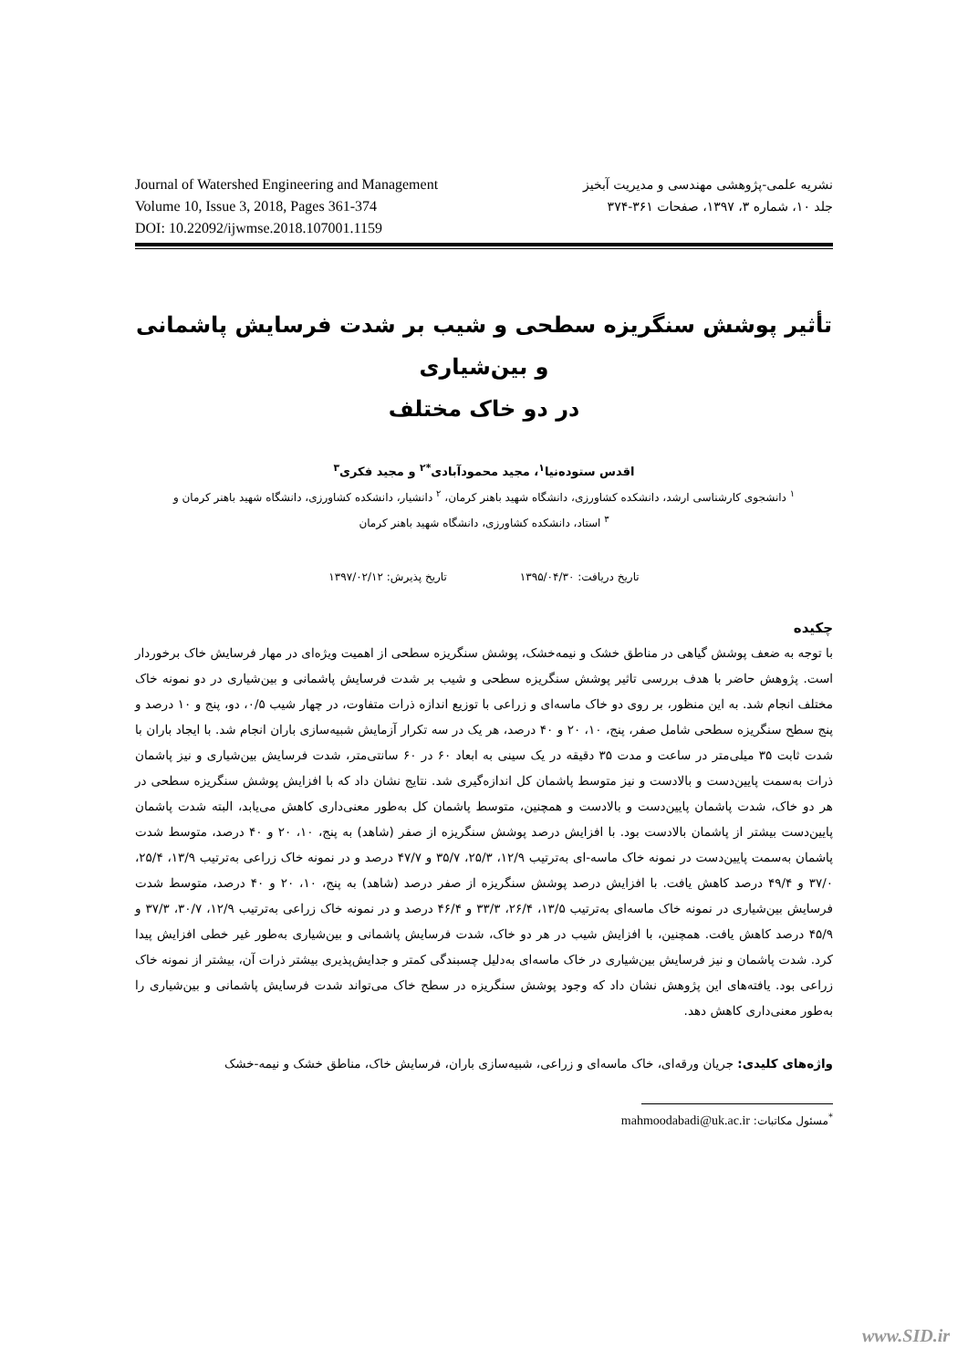Journal of Watershed Engineering and Management
Volume 10, Issue 3, 2018, Pages 361-374
DOI: 10.22092/ijwmse.2018.107001.1159
نشریه علمی-پژوهشی مهندسی و مدیریت آبخیز
جلد ۱۰، شماره ۳، ۱۳۹۷، صفحات ۳۶۱-۳۷۴
تأثیر پوشش سنگریزه سطحی و شیب بر شدت فرسایش پاشمانی و بین‌شیاری
در دو خاک مختلف
اقدس ستوده‌نیا<sup>۱</sup>، مجید محمودآبادی<sup>*۲</sup> و مجید فکری<sup>۳</sup>
<sup>۱</sup> دانشجوی کارشناسی ارشد، دانشکده کشاورزی، دانشگاه شهید باهنر کرمان، <sup>۲</sup> دانشیار، دانشکده کشاورزی، دانشگاه شهید باهنر کرمان و
<sup>۳</sup> استاد، دانشکده کشاورزی، دانشگاه شهید باهنر کرمان
تاریخ دریافت: ۱۳۹۵/۰۴/۳۰ تاریخ پذیرش: ۱۳۹۷/۰۲/۱۲
چکیده
با توجه به ضعف پوشش گیاهی در مناطق خشک و نیمه‌خشک، پوشش سنگریزه سطحی از اهمیت ویژه‌ای در مهار فرسایش خاک برخوردار است. پژوهش حاضر با هدف بررسی تاثیر پوشش سنگریزه سطحی و شیب بر شدت فرسایش پاشمانی و بین‌شیاری در دو نمونه خاک مختلف انجام شد. به این منظور، بر روی دو خاک ماسه‌ای و زراعی با توزیع اندازه ذرات متفاوت، در چهار شیب ۰/۵، دو، پنج و ۱۰ درصد و پنج سطح سنگریزه سطحی شامل صفر، پنج، ۱۰، ۲۰ و ۴۰ درصد، هر یک در سه تکرار آزمایش شبیه‌سازی باران انجام شد. با ایجاد باران با شدت ثابت ۳۵ میلی‌متر در ساعت و مدت ۳۵ دقیقه در یک سینی به ابعاد ۶۰ در ۶۰ سانتی‌متر، شدت فرسایش بین‌شیاری و نیز پاشمان ذرات به‌سمت پایین‌دست و بالادست و نیز متوسط پاشمان کل اندازه‌گیری شد. نتایج نشان داد که با افزایش پوشش سنگریزه سطحی در هر دو خاک، شدت پاشمان پایین‌دست و بالادست و همچنین، متوسط پاشمان کل به‌طور معنی‌داری کاهش می‌یابد، البته شدت پاشمان پایین‌دست بیشتر از پاشمان بالادست بود. با افزایش درصد پوشش سنگریزه از صفر (شاهد) به پنج، ۱۰، ۲۰ و ۴۰ درصد، متوسط شدت پاشمان به‌سمت پایین‌دست در نمونه خاک ماسه-ای به‌ترتیب ۱۲/۹، ۲۵/۳، ۳۵/۷ و ۴۷/۷ درصد و در نمونه خاک زراعی به‌ترتیب ۱۳/۹، ۲۵/۴، ۳۷/۰ و ۴۹/۴ درصد کاهش یافت. با افزایش درصد پوشش سنگریزه از صفر درصد (شاهد) به پنج، ۱۰، ۲۰ و ۴۰ درصد، متوسط شدت فرسایش بین‌شیاری در نمونه خاک ماسه‌ای به‌ترتیب ۱۳/۵، ۲۶/۴، ۳۳/۳ و ۴۶/۴ درصد و در نمونه خاک زراعی به‌ترتیب ۱۲/۹، ۳۰/۷، ۳۷/۳ و ۴۵/۹ درصد کاهش یافت. همچنین، با افزایش شیب در هر دو خاک، شدت فرسایش پاشمانی و بین‌شیاری به‌طور غیر خطی افزایش پیدا کرد. شدت پاشمان و نیز فرسایش بین‌شیاری در خاک ماسه‌ای به‌دلیل چسبندگی کمتر و جدایش‌پذیری بیشتر ذرات آن، بیشتر از نمونه خاک زراعی بود. یافته‌های این پژوهش نشان داد که وجود پوشش سنگریزه در سطح خاک می‌تواند شدت فرسایش پاشمانی و بین‌شیاری را به‌طور معنی‌داری کاهش دهد.
واژه‌های کلیدی: جریان ورقه‌ای، خاک ماسه‌ای و زراعی، شبیه‌سازی باران، فرسایش خاک، مناطق خشک و نیمه-خشک
<sup>*</sup> مسئول مکاتبات: mahmoodabadi@uk.ac.ir
www.SID.ir